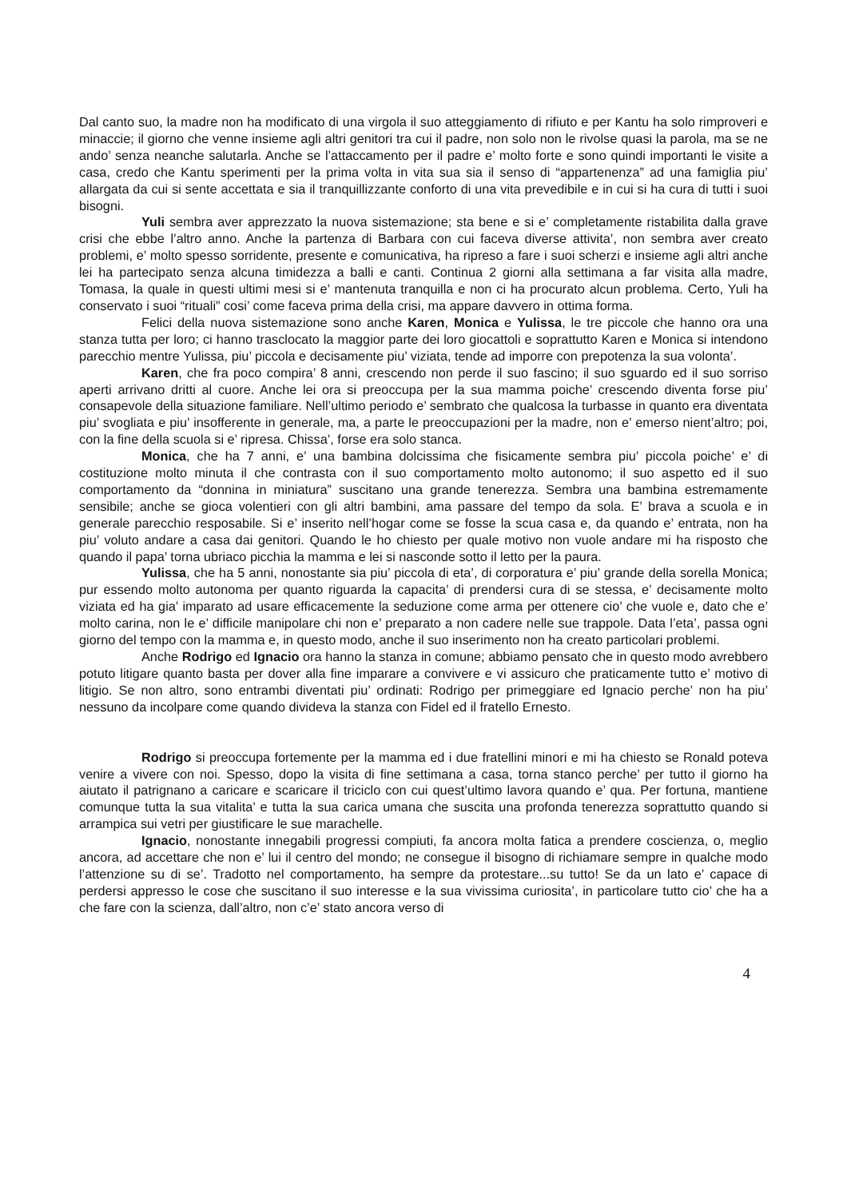Dal canto suo, la madre non ha modificato di una virgola il suo atteggiamento di rifiuto e per Kantu ha solo rimproveri e minaccie; il giorno che venne insieme agli altri genitori tra cui il padre, non solo non le rivolse quasi la parola, ma se ne ando’ senza neanche salutarla. Anche se l’attaccamento per il padre e’ molto forte e sono quindi importanti le visite a casa, credo che Kantu sperimenti per la prima volta in vita sua sia il senso di “appartenenza” ad una famiglia piu’ allargata da cui si sente accettata e sia il tranquillizzante conforto di una vita prevedibile e in cui si ha cura di tutti i suoi bisogni.
Yuli sembra aver apprezzato la nuova sistemazione; sta bene e si e’ completamente ristabilita dalla grave crisi che ebbe l’altro anno. Anche la partenza di Barbara con cui faceva diverse attivita’, non sembra aver creato problemi, e’ molto spesso sorridente, presente e comunicativa, ha ripreso a fare i suoi scherzi e insieme agli altri anche lei ha partecipato senza alcuna timidezza a balli e canti. Continua 2 giorni alla settimana a far visita alla madre, Tomasa, la quale in questi ultimi mesi si e’ mantenuta tranquilla e non ci ha procurato alcun problema. Certo, Yuli ha conservato i suoi “rituali” cosi’ come faceva prima della crisi, ma appare davvero in ottima forma.
Felici della nuova sistemazione sono anche Karen, Monica e Yulissa, le tre piccole che hanno ora una stanza tutta per loro; ci hanno trasclocato la maggior parte dei loro giocattoli e soprattutto Karen e Monica si intendono parecchio mentre Yulissa, piu’ piccola e decisamente piu’ viziata, tende ad imporre con prepotenza la sua volonta’.
Karen, che fra poco compira’ 8 anni, crescendo non perde il suo fascino; il suo sguardo ed il suo sorriso aperti arrivano dritti al cuore. Anche lei ora si preoccupa per la sua mamma poiche’ crescendo diventa forse piu’ consapevole della situazione familiare. Nell’ultimo periodo e’ sembrato che qualcosa la turbasse in quanto era diventata piu’ svogliata e piu’ insofferente in generale, ma, a parte le preoccupazioni per la madre, non e’ emerso nient’altro; poi, con la fine della scuola si e’ ripresa. Chissa’, forse era solo stanca.
Monica, che ha 7 anni, e’ una bambina dolcissima che fisicamente sembra piu’ piccola poiche’ e’ di costituzione molto minuta il che contrasta con il suo comportamento molto autonomo; il suo aspetto ed il suo comportamento da “donnina in miniatura” suscitano una grande tenerezza. Sembra una bambina estremamente sensibile; anche se gioca volentieri con gli altri bambini, ama passare del tempo da sola. E’ brava a scuola e in generale parecchio resposabile. Si e’ inserito nell’hogar come se fosse la scua casa e, da quando e’ entrata, non ha piu’ voluto andare a casa dai genitori. Quando le ho chiesto per quale motivo non vuole andare mi ha risposto che quando il papa’ torna ubriaco picchia la mamma e lei si nasconde sotto il letto per la paura.
Yulissa, che ha 5 anni, nonostante sia piu’ piccola di eta’, di corporatura e’ piu’ grande della sorella Monica; pur essendo molto autonoma per quanto riguarda la capacita’ di prendersi cura di se stessa, e’ decisamente molto viziata ed ha gia’ imparato ad usare efficacemente la seduzione come arma per ottenere cio’ che vuole e, dato che e’ molto carina, non le e’ difficile manipolare chi non e’ preparato a non cadere nelle sue trappole. Data l’eta’, passa ogni giorno del tempo con la mamma e, in questo modo, anche il suo inserimento non ha creato particolari problemi.
Anche Rodrigo ed Ignacio ora hanno la stanza in comune; abbiamo pensato che in questo modo avrebbero potuto litigare quanto basta per dover alla fine imparare a convivere e vi assicuro che praticamente tutto e’ motivo di litigio. Se non altro, sono entrambi diventati piu’ ordinati: Rodrigo per primeggiare ed Ignacio perche’ non ha piu’ nessuno da incolpare come quando divideva la stanza con Fidel ed il fratello Ernesto.
Rodrigo si preoccupa fortemente per la mamma ed i due fratellini minori e mi ha chiesto se Ronald poteva venire a vivere con noi. Spesso, dopo la visita di fine settimana a casa, torna stanco perche’ per tutto il giorno ha aiutato il patrignano a caricare e scaricare il triciclo con cui quest’ultimo lavora quando e’ qua. Per fortuna, mantiene comunque tutta la sua vitalita’ e tutta la sua carica umana che suscita una profonda tenerezza soprattutto quando si arrampica sui vetri per giustificare le sue marachelle.
Ignacio, nonostante innegabili progressi compiuti, fa ancora molta fatica a prendere coscienza, o, meglio ancora, ad accettare che non e’ lui il centro del mondo; ne consegue il bisogno di richiamare sempre in qualche modo l’attenzione su di se’. Tradotto nel comportamento, ha sempre da protestare...su tutto! Se da un lato e’ capace di perdersi appresso le cose che suscitano il suo interesse e la sua vivissima curiosita’, in particolare tutto cio’ che ha a che fare con la scienza, dall’altro, non c’e’ stato ancora verso di
4